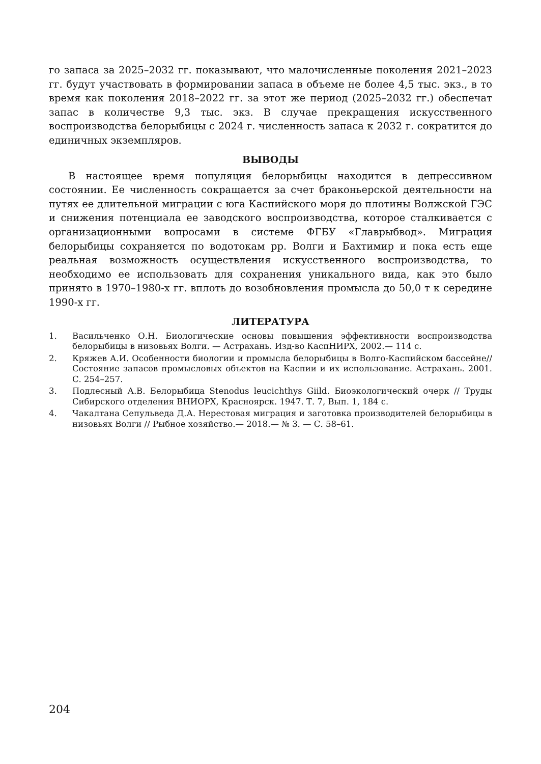го запаса за 2025–2032 гг. показывают, что малочисленные поколения 2021–2023 гг. будут участвовать в формировании запаса в объеме не более 4,5 тыс. экз., в то время как поколения 2018–2022 гг. за этот же период (2025–2032 гг.) обеспечат запас в количестве 9,3 тыс. экз. В случае прекращения искусственного воспроизводства белорыбицы с 2024 г. численность запаса к 2032 г. сократится до единичных экземпляров.
ВЫВОДЫ
В настоящее время популяция белорыбицы находится в депрессивном состоянии. Ее численность сокращается за счет браконьерской деятельности на путях ее длительной миграции с юга Каспийского моря до плотины Волжской ГЭС и снижения потенциала ее заводского воспроизводства, которое сталкивается с организационными вопросами в системе ФГБУ «Главрыбвод». Миграция белорыбицы сохраняется по водотокам рр. Волги и Бахтимир и пока есть еще реальная возможность осуществления искусственного воспроизводства, то необходимо ее использовать для сохранения уникального вида, как это было принято в 1970–1980-х гг. вплоть до возобновления промысла до 50,0 т к середине 1990-х гг.
ЛИТЕРАТУРА
1. Васильченко О.Н. Биологические основы повышения эффективности воспроизводства белорыбицы в низовьях Волги. — Астрахань. Изд-во КаспНИРХ, 2002.— 114 с.
2. Кряжев А.И. Особенности биологии и промысла белорыбицы в Волго-Каспийском бассейне// Состояние запасов промысловых объектов на Каспии и их использование. Астрахань. 2001. С. 254–257.
3. Подлесный А.В. Белорыбица Stenodus leucichthys Giild. Биоэкологический очерк // Труды Сибирского отделения ВНИОРХ, Красноярск. 1947. Т. 7, Вып. 1, 184 с.
4. Чакалтана Сепульведа Д.А. Нерестовая миграция и заготовка производителей белорыбицы в низовьях Волги // Рыбное хозяйство.— 2018.— № 3. — С. 58–61.
204